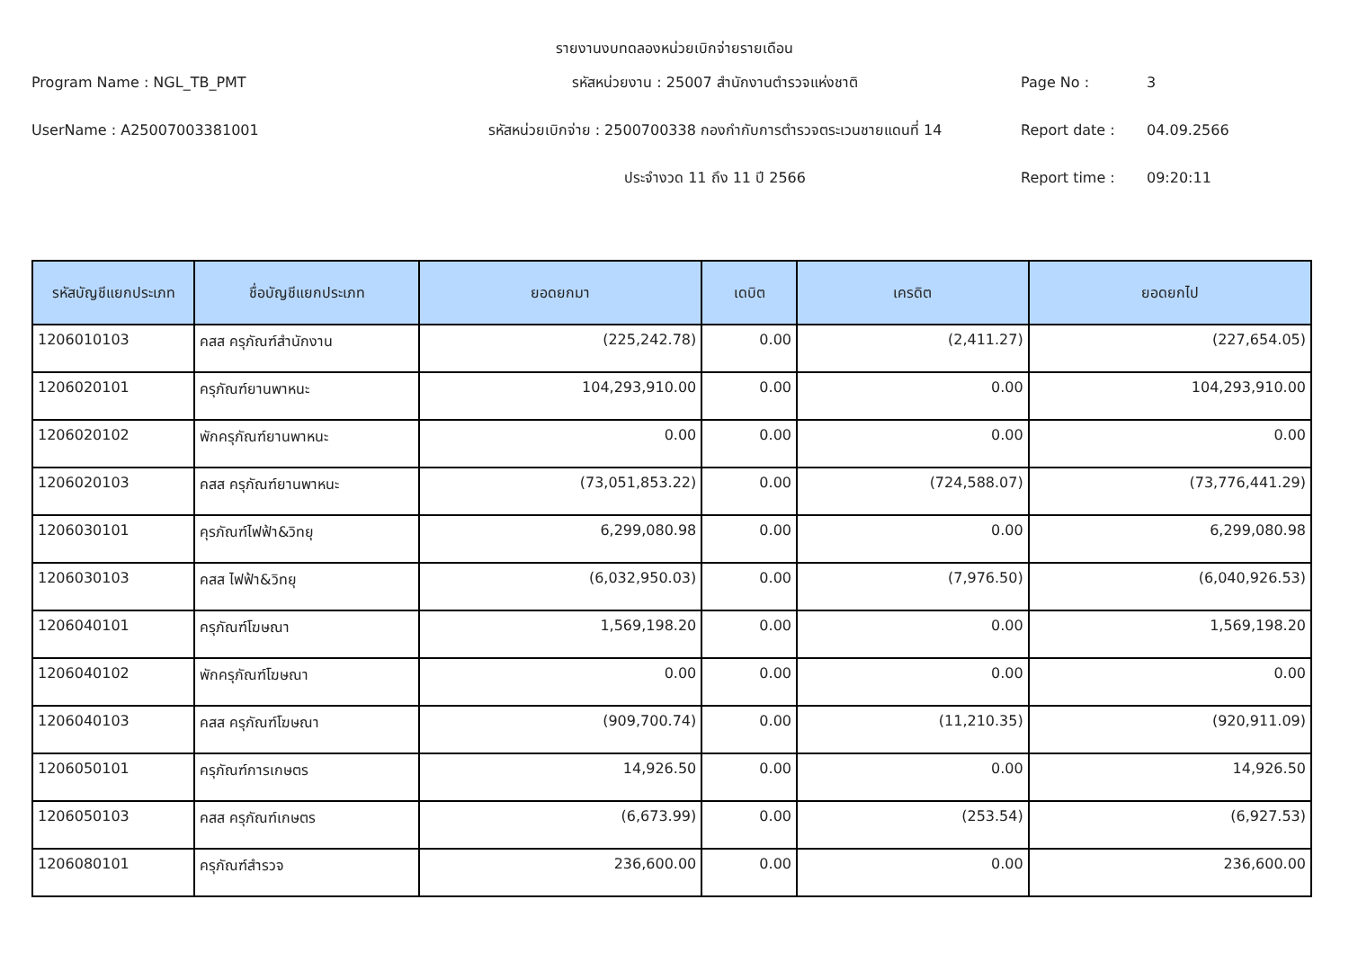รายงานงบทดลองหน่วยเบิกจ่ายรายเดือน
Program Name : NGL_TB_PMT
รหัสหน่วยงาน : 25007 สำนักงานตำรวจแห่งชาติ
Page No :
3
UserName : A25007003381001
รหัสหน่วยเบิกจ่าย : 2500700338 กองกำกับการตำรวจตระเวนชายแดนที่ 14
Report date :
04.09.2566
ประจำงวด 11 ถึง 11 ปี 2566
Report time :
09:20:11
| รหัสบัญชีแยกประเภท | ชื่อบัญชีแยกประเภท | ยอดยกมา | เดบิต | เครดิต | ยอดยกไป |
| --- | --- | --- | --- | --- | --- |
| 1206010103 | คสส ครุภัณฑ์สำนักงาน | (225,242.78) | 0.00 | (2,411.27) | (227,654.05) |
| 1206020101 | ครุภัณฑ์ยานพาหนะ | 104,293,910.00 | 0.00 | 0.00 | 104,293,910.00 |
| 1206020102 | พักครุภัณฑ์ยานพาหนะ | 0.00 | 0.00 | 0.00 | 0.00 |
| 1206020103 | คสส ครุภัณฑ์ยานพาหนะ | (73,051,853.22) | 0.00 | (724,588.07) | (73,776,441.29) |
| 1206030101 | คุรภัณฑ์ไฟฟ้า&วิทยุ | 6,299,080.98 | 0.00 | 0.00 | 6,299,080.98 |
| 1206030103 | คสส ไฟฟ้า&วิทยุ | (6,032,950.03) | 0.00 | (7,976.50) | (6,040,926.53) |
| 1206040101 | ครุภัณฑ์โฆษณา | 1,569,198.20 | 0.00 | 0.00 | 1,569,198.20 |
| 1206040102 | พักครุภัณฑ์โฆษณา | 0.00 | 0.00 | 0.00 | 0.00 |
| 1206040103 | คสส ครุภัณฑ์โฆษณา | (909,700.74) | 0.00 | (11,210.35) | (920,911.09) |
| 1206050101 | ครุภัณฑ์การเกษตร | 14,926.50 | 0.00 | 0.00 | 14,926.50 |
| 1206050103 | คสส ครุภัณฑ์เกษตร | (6,673.99) | 0.00 | (253.54) | (6,927.53) |
| 1206080101 | ครุภัณฑ์สำรวจ | 236,600.00 | 0.00 | 0.00 | 236,600.00 |